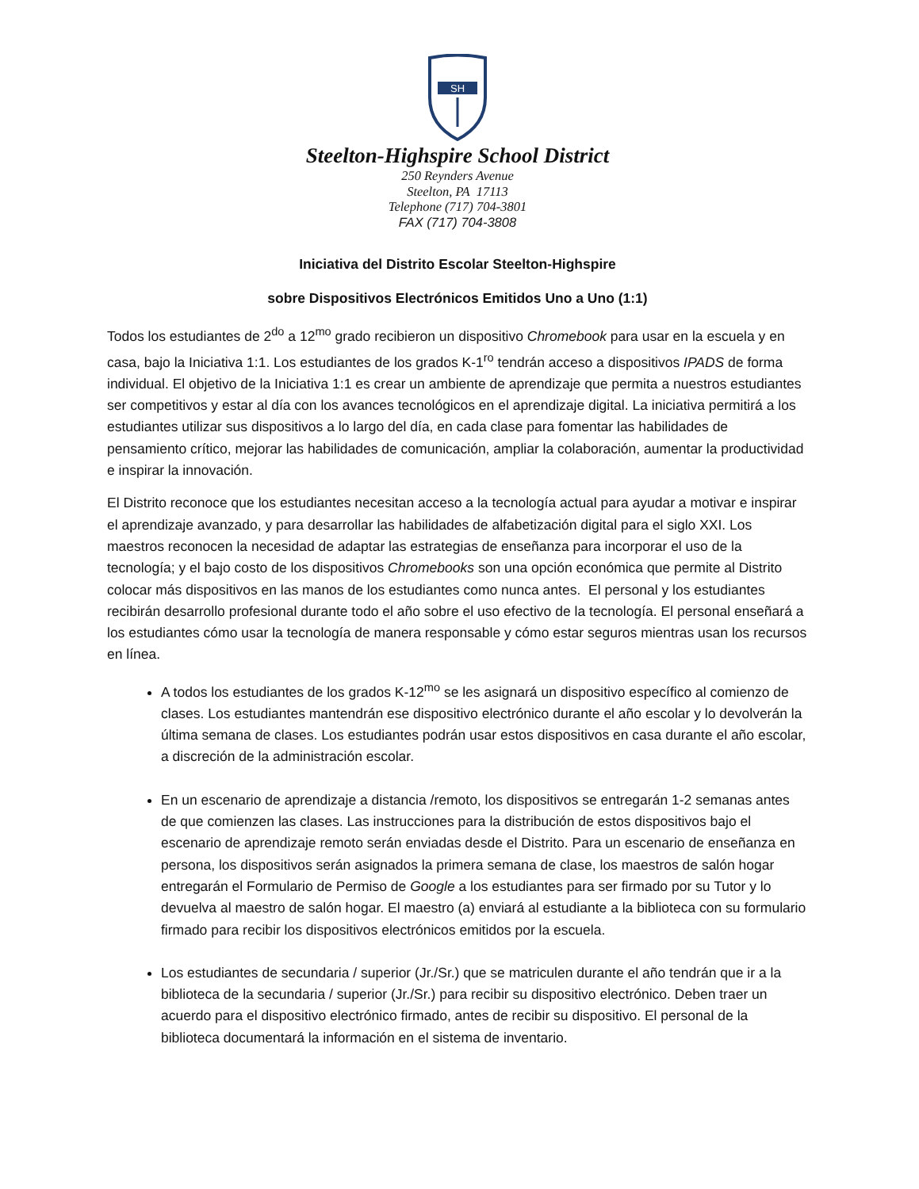SH
Steelton-Highspire School District
250 Reynders Avenue
Steelton, PA 17113
Telephone (717) 704-3801
FAX (717) 704-3808
Iniciativa del Distrito Escolar Steelton-Highspire
sobre Dispositivos Electrónicos Emitidos Uno a Uno (1:1)
Todos los estudiantes de 2<sup>do</sup> a 12<sup>mo</sup> grado recibieron un dispositivo Chromebook para usar en la escuela y en casa, bajo la Iniciativa 1:1. Los estudiantes de los grados K-1<sup>ro</sup> tendrán acceso a dispositivos IPADS de forma individual. El objetivo de la Iniciativa 1:1 es crear un ambiente de aprendizaje que permita a nuestros estudiantes ser competitivos y estar al día con los avances tecnológicos en el aprendizaje digital. La iniciativa permitirá a los estudiantes utilizar sus dispositivos a lo largo del día, en cada clase para fomentar las habilidades de pensamiento crítico, mejorar las habilidades de comunicación, ampliar la colaboración, aumentar la productividad e inspirar la innovación.
El Distrito reconoce que los estudiantes necesitan acceso a la tecnología actual para ayudar a motivar e inspirar el aprendizaje avanzado, y para desarrollar las habilidades de alfabetización digital para el siglo XXI. Los maestros reconocen la necesidad de adaptar las estrategias de enseñanza para incorporar el uso de la tecnología; y el bajo costo de los dispositivos Chromebooks son una opción económica que permite al Distrito colocar más dispositivos en las manos de los estudiantes como nunca antes. El personal y los estudiantes recibirán desarrollo profesional durante todo el año sobre el uso efectivo de la tecnología. El personal enseñará a los estudiantes cómo usar la tecnología de manera responsable y cómo estar seguros mientras usan los recursos en línea.
A todos los estudiantes de los grados K-12<sup>mo</sup> se les asignará un dispositivo específico al comienzo de clases. Los estudiantes mantendrán ese dispositivo electrónico durante el año escolar y lo devolverán la última semana de clases. Los estudiantes podrán usar estos dispositivos en casa durante el año escolar, a discreción de la administración escolar.
En un escenario de aprendizaje a distancia /remoto, los dispositivos se entregarán 1-2 semanas antes de que comienzen las clases. Las instrucciones para la distribución de estos dispositivos bajo el escenario de aprendizaje remoto serán enviadas desde el Distrito. Para un escenario de enseñanza en persona, los dispositivos serán asignados la primera semana de clase, los maestros de salón hogar entregarán el Formulario de Permiso de Google a los estudiantes para ser firmado por su Tutor y lo devuelva al maestro de salón hogar. El maestro (a) enviará al estudiante a la biblioteca con su formulario firmado para recibir los dispositivos electrónicos emitidos por la escuela.
Los estudiantes de secundaria / superior (Jr./Sr.) que se matriculen durante el año tendrán que ir a la biblioteca de la secundaria / superior (Jr./Sr.) para recibir su dispositivo electrónico. Deben traer un acuerdo para el dispositivo electrónico firmado, antes de recibir su dispositivo. El personal de la biblioteca documentará la información en el sistema de inventario.